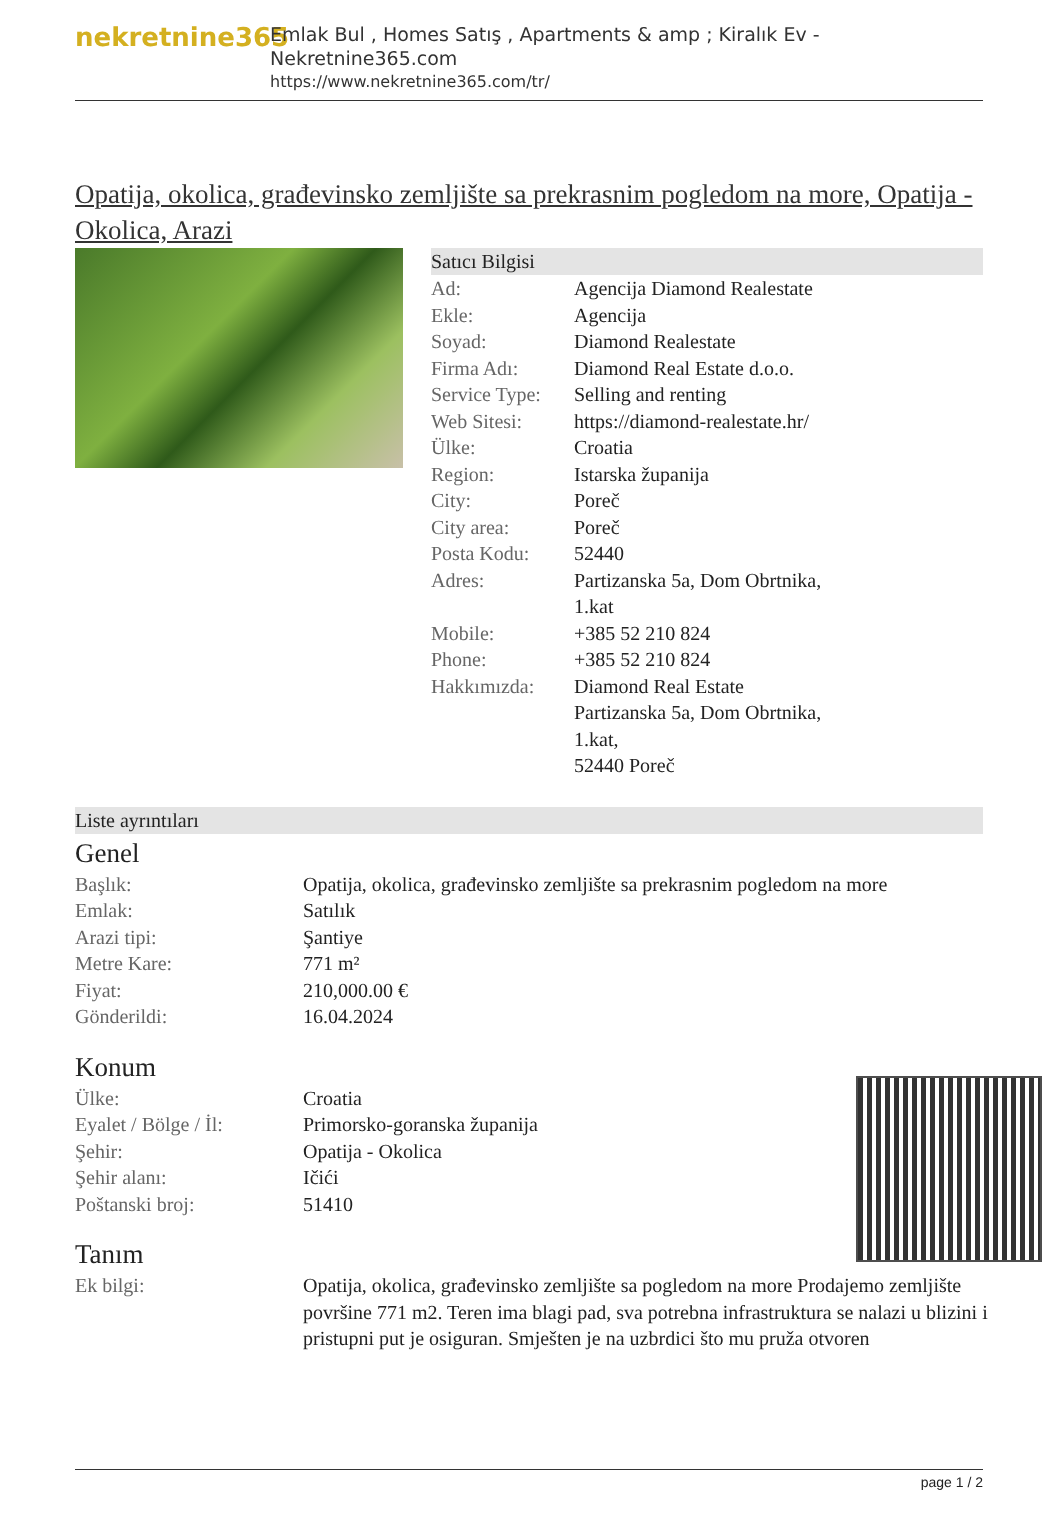nekretnine365
Emlak Bul , Homes Satış , Apartments & amp ; Kiralık Ev - Nekretnine365.com
https://www.nekretnine365.com/tr/
Opatija, okolica, građevinsko zemljište sa prekrasnim pogledom na more, Opatija - Okolica, Arazi
Satıcı Bilgisi
| Ad: | Agencija Diamond Realestate |
| Ekle: | Agencija |
| Soyad: | Diamond Realestate |
| Firma Adı: | Diamond Real Estate d.o.o. |
| Service Type: | Selling and renting |
| Web Sitesi: | https://diamond-realestate.hr/ |
| Ülke: | Croatia |
| Region: | Istarska županija |
| City: | Poreč |
| City area: | Poreč |
| Posta Kodu: | 52440 |
| Adres: | Partizanska 5a, Dom Obrtnika, 1.kat |
| Mobile: | +385 52 210 824 |
| Phone: | +385 52 210 824 |
| Hakkımızda: | Diamond Real Estate Partizanska 5a, Dom Obrtnika, 1.kat, 52440 Poreč |
Liste ayrıntıları
Genel
| Başlık: | Opatija, okolica, građevinsko zemljište sa prekrasnim pogledom na more |
| Emlak: | Satılık |
| Arazi tipi: | Şantiye |
| Metre Kare: | 771 m² |
| Fiyat: | 210,000.00 € |
| Gönderildi: | 16.04.2024 |
Konum
| Ülke: | Croatia |
| Eyalet / Bölge / İl: | Primorsko-goranska županija |
| Şehir: | Opatija - Okolica |
| Şehir alanı: | Ičići |
| Poštanski broj: | 51410 |
Tanım
| Ek bilgi: | Opatija, okolica, građevinsko zemljište sa pogledom na more Prodajemo zemljište površine 771 m2. Teren ima blagi pad, sva potrebna infrastruktura se nalazi u blizini i pristupni put je osiguran. Smješten je na uzbrdici što mu pruža otvoren |
page 1 / 2